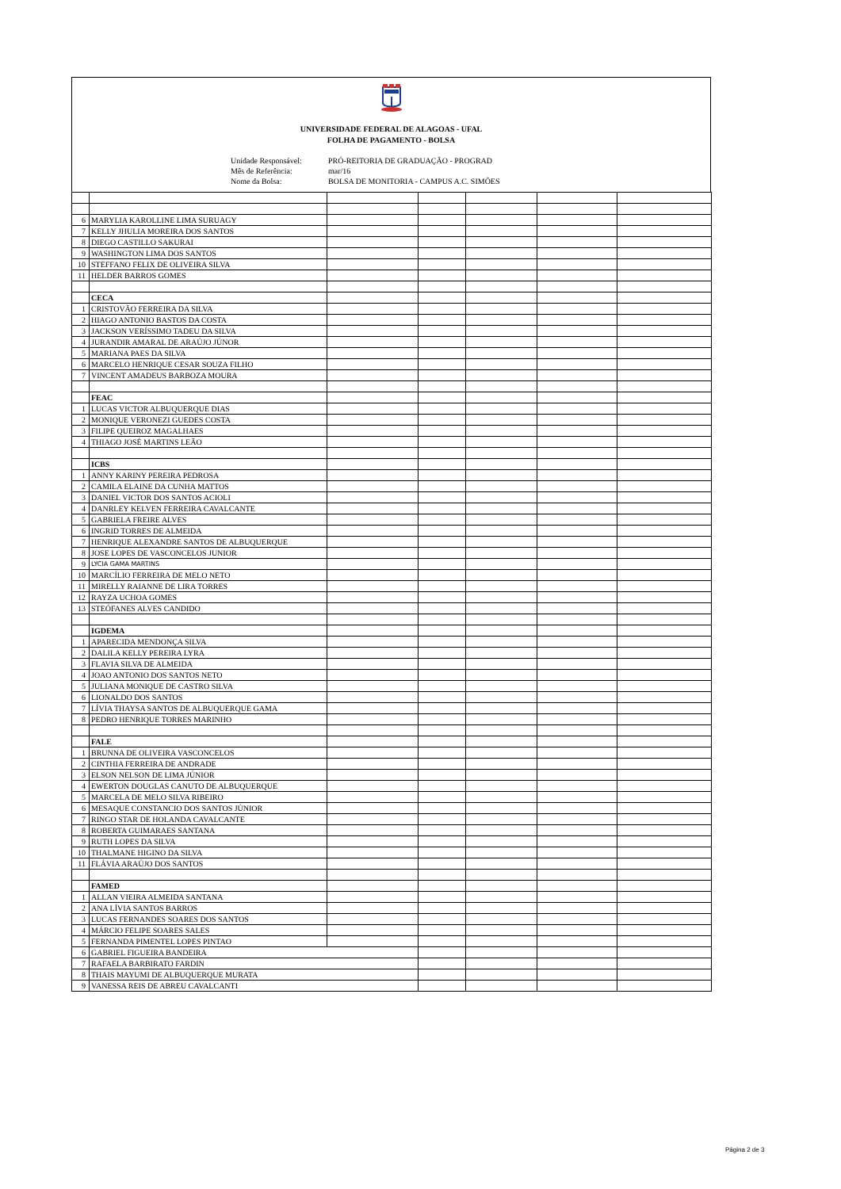UNIVERSIDADE FEDERAL DE ALAGOAS - UFAL
FOLHA DE PAGAMENTO - BOLSA
Unidade Responsável:
Mês de Referência:
Nome da Bolsa:
PRÓ-REITORIA DE GRADUAÇÃO - PROGRAD
mar/16
BOLSA DE MONITORIA - CAMPUS A.C. SIMÕES
| 6 | MARYLIA KAROLLINE LIMA SURUAGY | | | | | |
| 7 | KELLY JHULIA MOREIRA DOS SANTOS | | | | | |
| 8 | DIEGO CASTILLO SAKURAI | | | | | |
| 9 | WASHINGTON LIMA DOS SANTOS | | | | | |
| 10 | STEFFANO FELIX DE OLIVEIRA SILVA | | | | | |
| 11 | HELDER BARROS GOMES | | | | | |
| | CECA | | | | | |
| 1 | CRISTOVÃO FERREIRA DA SILVA | | | | | |
| 2 | HIAGO ANTONIO BASTOS DA COSTA | | | | | |
| 3 | JACKSON VERÍSSIMO TADEU DA SILVA | | | | | |
| 4 | JURANDIR AMARAL DE ARAÚJO JÚNOR | | | | | |
| 5 | MARIANA PAES DA SILVA | | | | | |
| 6 | MARCELO HENRIQUE CESAR SOUZA FILHO | | | | | |
| 7 | VINCENT AMADEUS BARBOZA MOURA | | | | | |
| | FEAC | | | | | |
| 1 | LUCAS VICTOR ALBUQUERQUE DIAS | | | | | |
| 2 | MONIQUE VERONEZI GUEDES COSTA | | | | | |
| 3 | FILIPE QUEIROZ MAGALHAES | | | | | |
| 4 | THIAGO JOSÉ MARTINS LEÃO | | | | | |
| | ICBS | | | | | |
| 1 | ANNY KARINY PEREIRA PEDROSA | | | | | |
| 2 | CAMILA ELAINE DA CUNHA MATTOS | | | | | |
| 3 | DANIEL VICTOR DOS SANTOS ACIOLI | | | | | |
| 4 | DANRLEY KELVEN FERREIRA CAVALCANTE | | | | | |
| 5 | GABRIELA FREIRE ALVES | | | | | |
| 6 | INGRID TORRES DE ALMEIDA | | | | | |
| 7 | HENRIQUE ALEXANDRE SANTOS DE ALBUQUERQUE | | | | | |
| 8 | JOSE LOPES DE VASCONCELOS JUNIOR | | | | | |
| 9 | LYCIA GAMA MARTINS | | | | | |
| 10 | MARCÍLIO FERREIRA DE MELO NETO | | | | | |
| 11 | MIRELLY RAIANNE DE LIRA TORRES | | | | | |
| 12 | RAYZA UCHOA GOMES | | | | | |
| 13 | STEÓFANES ALVES CANDIDO | | | | | |
| | IGDEMA | | | | | |
| 1 | APARECIDA MENDONÇA SILVA | | | | | |
| 2 | DALILA KELLY PEREIRA LYRA | | | | | |
| 3 | FLAVIA SILVA DE ALMEIDA | | | | | |
| 4 | JOAO ANTONIO DOS SANTOS NETO | | | | | |
| 5 | JULIANA MONIQUE DE CASTRO SILVA | | | | | |
| 6 | LIONALDO DOS SANTOS | | | | | |
| 7 | LÍVIA THAYSA SANTOS DE ALBUQUERQUE GAMA | | | | | |
| 8 | PEDRO HENRIQUE TORRES MARINHO | | | | | |
| | FALE | | | | | |
| 1 | BRUNNA DE OLIVEIRA VASCONCELOS | | | | | |
| 2 | CINTHIA FERREIRA DE ANDRADE | | | | | |
| 3 | ELSON NELSON DE LIMA JÚNIOR | | | | | |
| 4 | EWERTON DOUGLAS CANUTO DE ALBUQUERQUE | | | | | |
| 5 | MARCELA DE MELO SILVA RIBEIRO | | | | | |
| 6 | MESAQUE CONSTANCIO DOS SANTOS JÚNIOR | | | | | |
| 7 | RINGO STAR DE HOLANDA CAVALCANTE | | | | | |
| 8 | ROBERTA GUIMARAES SANTANA | | | | | |
| 9 | RUTH LOPES DA SILVA | | | | | |
| 10 | THALMANE HIGINO DA SILVA | | | | | |
| 11 | FLÁVIA ARAÚJO DOS SANTOS | | | | | |
| | FAMED | | | | | |
| 1 | ALLAN VIEIRA ALMEIDA SANTANA | | | | | |
| 2 | ANA LÍVIA SANTOS BARROS | | | | | |
| 3 | LUCAS FERNANDES SOARES DOS SANTOS | | | | | |
| 4 | MÁRCIO FELIPE SOARES SALES | | | | | |
| 5 | FERNANDA PIMENTEL LOPES PINTAO | | | | | |
| 6 | GABRIEL FIGUEIRA BANDEIRA | | | | | |
| 7 | RAFAELA BARBIRATO FARDIN | | | | | |
| 8 | THAIS MAYUMI DE ALBUQUERQUE MURATA | | | | | |
| 9 | VANESSA REIS DE ABREU CAVALCANTI | | | | | |
Página 2 de 3